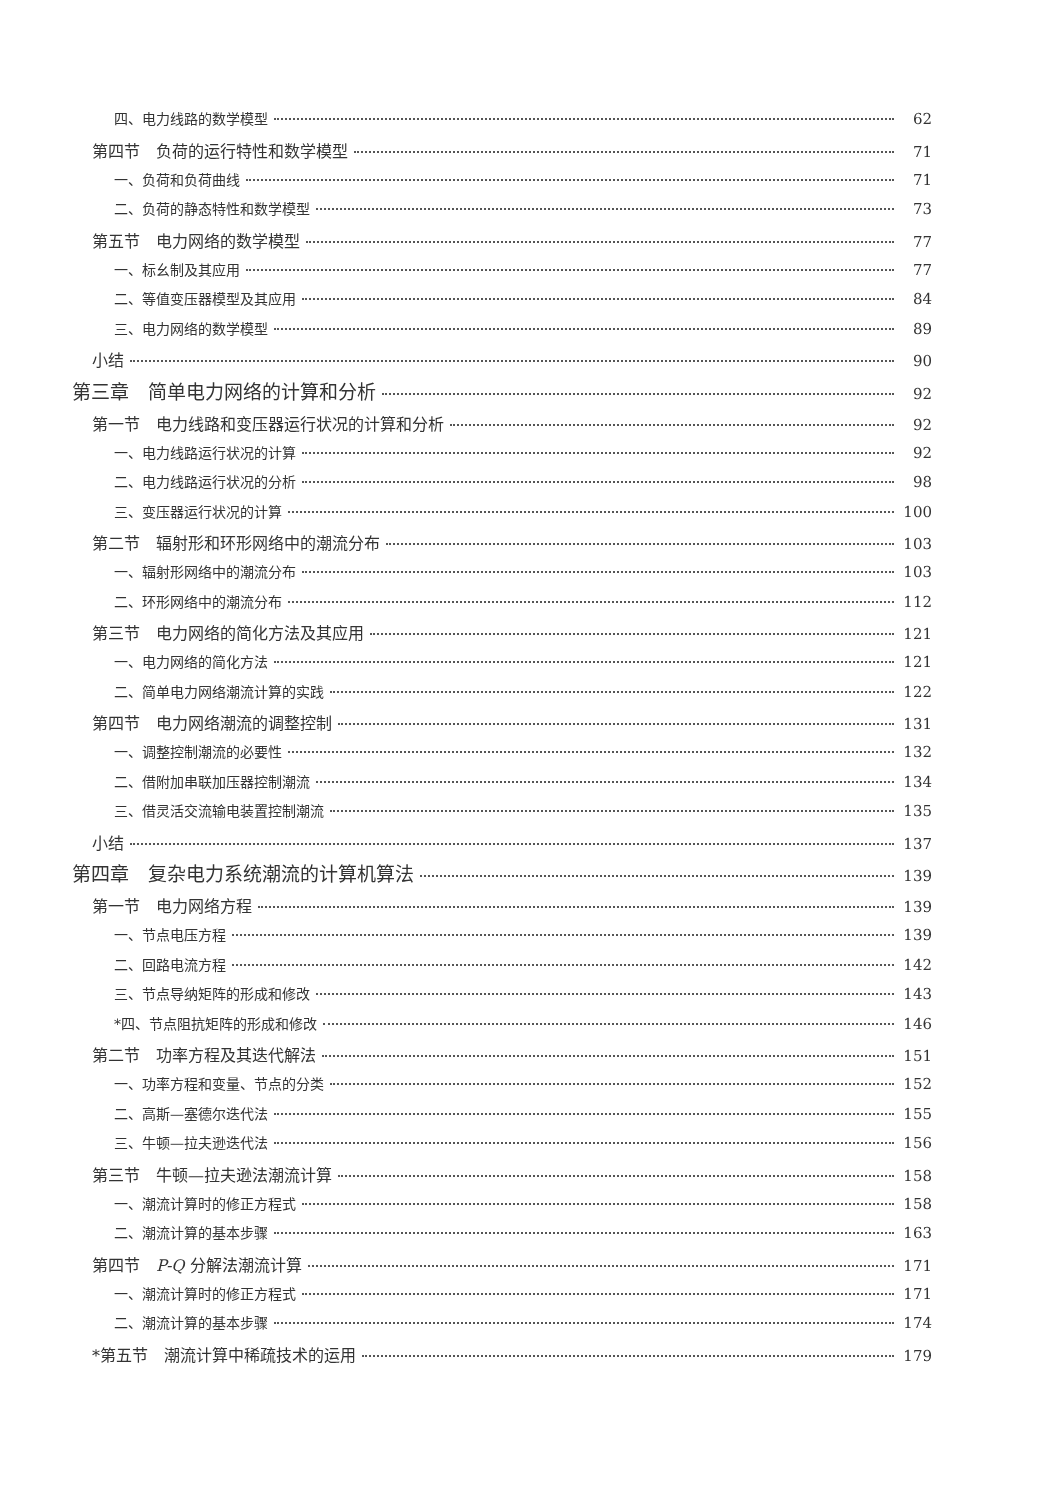四、电力线路的数学模型 62
第四节　负荷的运行特性和数学模型 71
一、负荷和负荷曲线 71
二、负荷的静态特性和数学模型 73
第五节　电力网络的数学模型 77
一、标幺制及其应用 77
二、等值变压器模型及其应用 84
三、电力网络的数学模型 89
小结 90
第三章　简单电力网络的计算和分析 92
第一节　电力线路和变压器运行状况的计算和分析 92
一、电力线路运行状况的计算 92
二、电力线路运行状况的分析 98
三、变压器运行状况的计算 100
第二节　辐射形和环形网络中的潮流分布 103
一、辐射形网络中的潮流分布 103
二、环形网络中的潮流分布 112
第三节　电力网络的简化方法及其应用 121
一、电力网络的简化方法 121
二、简单电力网络潮流计算的实践 122
第四节　电力网络潮流的调整控制 131
一、调整控制潮流的必要性 132
二、借附加串联加压器控制潮流 134
三、借灵活交流输电装置控制潮流 135
小结 137
第四章　复杂电力系统潮流的计算机算法 139
第一节　电力网络方程 139
一、节点电压方程 139
二、回路电流方程 142
三、节点导纳矩阵的形成和修改 143
*四、节点阻抗矩阵的形成和修改 146
第二节　功率方程及其迭代解法 151
一、功率方程和变量、节点的分类 152
二、高斯—塞德尔迭代法 155
三、牛顿—拉夫逊迭代法 156
第三节　牛顿—拉夫逊法潮流计算 158
一、潮流计算时的修正方程式 158
二、潮流计算的基本步骤 163
第四节　P-Q 分解法潮流计算 171
一、潮流计算时的修正方程式 171
二、潮流计算的基本步骤 174
*第五节　潮流计算中稀疏技术的运用 179